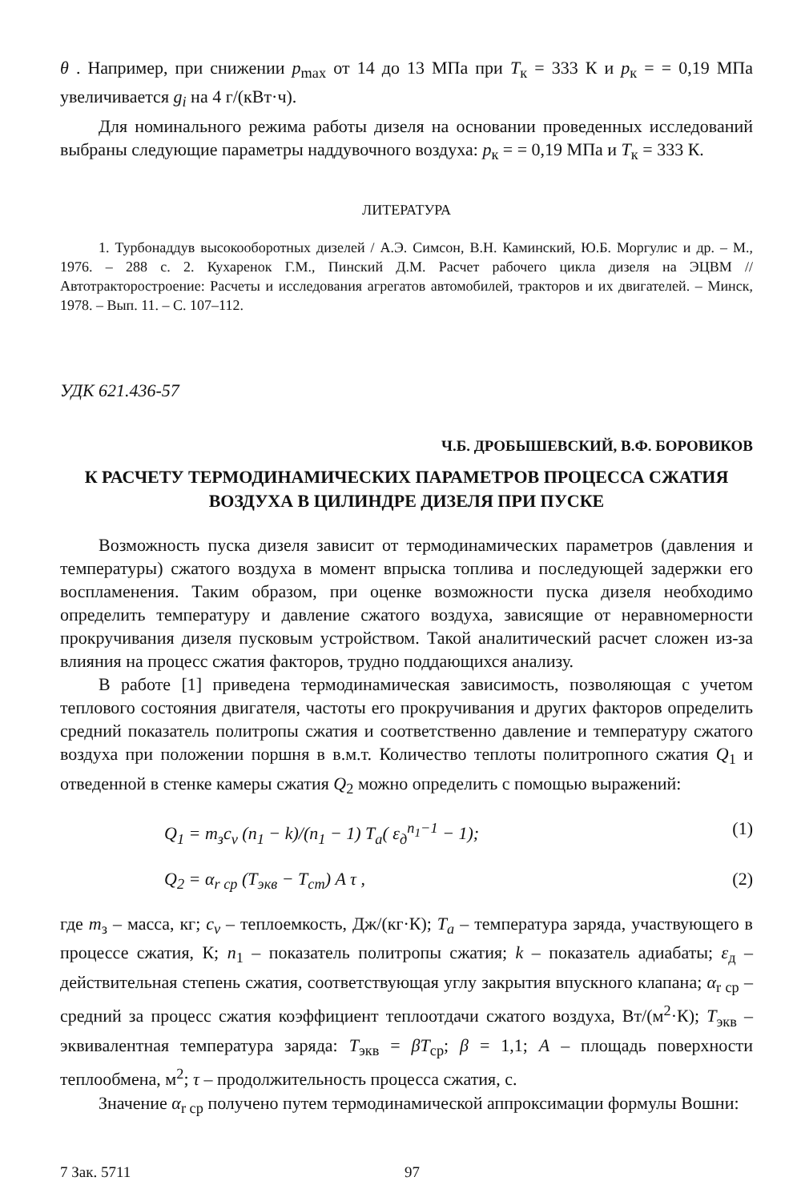θ . Например, при снижении p<sub>max</sub> от 14 до 13 МПа при T<sub>к</sub> = 333 К и p<sub>к</sub> = = 0,19 МПа увеличивается g<sub>i</sub> на 4 г/(кВт·ч).
Для номинального режима работы дизеля на основании проведенных исследований выбраны следующие параметры наддувочного воздуха: p<sub>к</sub> = = 0,19 МПа и T<sub>к</sub> = 333 К.
ЛИТЕРАТУРА
1. Турбонаддув высокооборотных дизелей / А.Э. Симсон, В.Н. Каминский, Ю.Б. Моргулис и др. – М., 1976. – 288 с. 2. Кухаренок Г.М., Пинский Д.М. Расчет рабочего цикла дизеля на ЭЦВМ // Автотракторостроение: Расчеты и исследования агрегатов автомобилей, тракторов и их двигателей. – Минск, 1978. – Вып. 11. – С. 107–112.
УДК 621.436-57
Ч.Б. ДРОБЫШЕВСКИЙ, В.Ф. БОРОВИКОВ
К РАСЧЕТУ ТЕРМОДИНАМИЧЕСКИХ ПАРАМЕТРОВ ПРОЦЕССА СЖАТИЯ
ВОЗДУХА В ЦИЛИНДРЕ ДИЗЕЛЯ ПРИ ПУСКЕ
Возможность пуска дизеля зависит от термодинамических параметров (давления и температуры) сжатого воздуха в момент впрыска топлива и последующей задержки его воспламенения. Таким образом, при оценке возможности пуска дизеля необходимо определить температуру и давление сжатого воздуха, зависящие от неравномерности прокручивания дизеля пусковым устройством. Такой аналитический расчет сложен из-за влияния на процесс сжатия факторов, трудно поддающихся анализу.
В работе [1] приведена термодинамическая зависимость, позволяющая с учетом теплового состояния двигателя, частоты его прокручивания и других факторов определить средний показатель политропы сжатия и соответственно давление и температуру сжатого воздуха при положении поршня в в.м.т. Количество теплоты политропного сжатия Q<sub>1</sub> и отведенной в стенке камеры сжатия Q<sub>2</sub> можно определить с помощью выражений:
Q<sub>1</sub> = m<sub>з</sub>c<sub>v</sub> (n<sub>1</sub> − k)/(n<sub>1</sub> − 1) T<sub>a</sub>( ε<sub>д</sub><sup>n<sub>1</sub>−1</sup> − 1); (1)
Q<sub>2</sub> = α<sub>r ср</sub> (T<sub>экв</sub> − T<sub>ст</sub>) A τ , (2)
где m<sub>з</sub> – масса, кг; c<sub>v</sub> – теплоемкость, Дж/(кг·К); T<sub>a</sub> – температура заряда, участвующего в процессе сжатия, К; n<sub>1</sub> – показатель политропы сжатия; k – показатель адиабаты; ε<sub>д</sub> – действительная степень сжатия, соответствующая углу закрытия впускного клапана; α<sub>r ср</sub> – средний за процесс сжатия коэффициент теплоотдачи сжатого воздуха, Вт/(м<sup>2</sup>·К); T<sub>экв</sub> – эквивалентная температура заряда: T<sub>экв</sub> = βT<sub>ср</sub>; β = 1,1; A – площадь поверхности теплообмена, м<sup>2</sup>; τ – продолжительность процесса сжатия, с.
Значение α<sub>r ср</sub> получено путем термодинамической аппроксимации формулы Вошни:
7 Зак. 5711 97